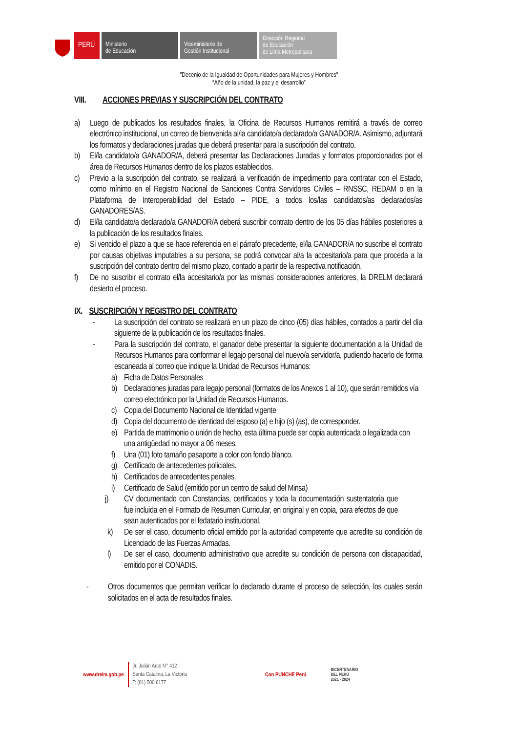PERÚ
Ministerio
de Educación
Viceministerio de
Gestión Institucional
Dirección Regional
de Educación
de Lima Metropolitana
"Decenio de la Igualdad de Oportunidades para Mujeres y Hombres"
“Año de la unidad, la paz y el desarrollo”
VIII. ACCIONES PREVIAS Y SUSCRIPCIÓN DEL CONTRATO
a) Luego de publicados los resultados finales, la Oficina de Recursos Humanos remitirá a través de correo electrónico institucional, un correo de bienvenida al/la candidato/a declarado/a GANADOR/A. Asimismo, adjuntará los formatos y declaraciones juradas que deberá presentar para la suscripción del contrato.
b) El/la candidato/a GANADOR/A, deberá presentar las Declaraciones Juradas y formatos proporcionados por el área de Recursos Humanos dentro de los plazos establecidos.
c) Previo a la suscripción del contrato, se realizará la verificación de impedimento para contratar con el Estado, como mínimo en el Registro Nacional de Sanciones Contra Servidores Civiles – RNSSC, REDAM o en la Plataforma de Interoperabilidad del Estado – PIDE, a todos los/las candidatos/as declarados/as GANADORES/AS.
d) El/la candidato/a declarado/a GANADOR/A deberá suscribir contrato dentro de los 05 días hábiles posteriores a la publicación de los resultados finales.
e) Si vencido el plazo a que se hace referencia en el párrafo precedente, el/la GANADOR/A no suscribe el contrato por causas objetivas imputables a su persona, se podrá convocar al/a la accesitario/a para que proceda a la suscripción del contrato dentro del mismo plazo, contado a partir de la respectiva notificación.
f) De no suscribir el contrato el/la accesitario/a por las mismas consideraciones anteriores, la DRELM declarará desierto el proceso.
IX. SUSCRIPCIÓN Y REGISTRO DEL CONTRATO
- La suscripción del contrato se realizará en un plazo de cinco (05) días hábiles, contados a partir del día siguiente de la publicación de los resultados finales.
- Para la suscripción del contrato, el ganador debe presentar la siguiente documentación a la Unidad de Recursos Humanos para conformar el legajo personal del nuevo/a servidor/a, pudiendo hacerlo de forma escaneada al correo que indique la Unidad de Recursos Humanos:
a) Ficha de Datos Personales
b) Declaraciones juradas para legajo personal (formatos de los Anexos 1 al 10), que serán remitidos vía correo electrónico por la Unidad de Recursos Humanos.
c) Copia del Documento Nacional de Identidad vigente
d) Copia del documento de identidad del esposo (a) e hijo (s) (as), de corresponder.
e) Partida de matrimonio o unión de hecho, esta última puede ser copia autenticada o legalizada con una antigüedad no mayor a 06 meses.
f) Una (01) foto tamaño pasaporte a color con fondo blanco.
g) Certificado de antecedentes policiales.
h) Certificados de antecedentes penales.
i) Certificado de Salud (emitido por un centro de salud del Minsa)
j) CV documentado con Constancias, certificados y toda la documentación sustentatoria que fue incluida en el Formato de Resumen Curricular, en original y en copia, para efectos de que sean autenticados por el fedatario institucional.
k) De ser el caso, documento oficial emitido por la autoridad competente que acredite su condición de Licenciado de las Fuerzas Armadas.
l) De ser el caso, documento administrativo que acredite su condición de persona con discapacidad, emitido por el CONADIS.
- Otros documentos que permitan verificar lo declarado durante el proceso de selección, los cuales serán solicitados en el acta de resultados finales.
www.drelm.gob.pe Jr. Julián Arce N° 412
Santa Catalina, La Victoria
T: (01) 500 6177 Con PUNCHE Perú BICENTENARIO
DEL PERÚ
2021 - 2024